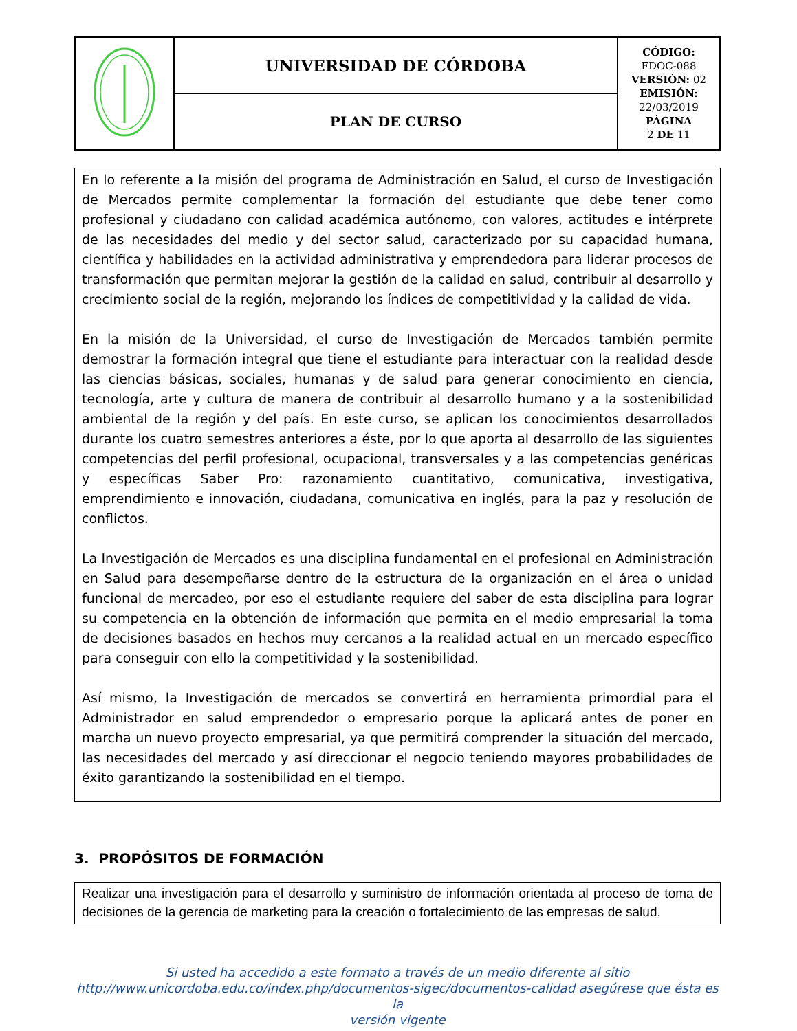| | UNIVERSIDAD DE CÓRDOBA | CÓDIGO: FDOC-088 VERSIÓN: 02 EMISIÓN: 22/03/2019 PÁGINA 2 DE 11 |
| | PLAN DE CURSO | |
En lo referente a la misión del programa de Administración en Salud, el curso de Investigación de Mercados permite complementar la formación del estudiante que debe tener como profesional y ciudadano con calidad académica autónomo, con valores, actitudes e intérprete de las necesidades del medio y del sector salud, caracterizado por su capacidad humana, científica y habilidades en la actividad administrativa y emprendedora para liderar procesos de transformación que permitan mejorar la gestión de la calidad en salud, contribuir al desarrollo y crecimiento social de la región, mejorando los índices de competitividad y la calidad de vida.
En la misión de la Universidad, el curso de Investigación de Mercados también permite demostrar la formación integral que tiene el estudiante para interactuar con la realidad desde las ciencias básicas, sociales, humanas y de salud para generar conocimiento en ciencia, tecnología, arte y cultura de manera de contribuir al desarrollo humano y a la sostenibilidad ambiental de la región y del país. En este curso, se aplican los conocimientos desarrollados durante los cuatro semestres anteriores a éste, por lo que aporta al desarrollo de las siguientes competencias del perfil profesional, ocupacional, transversales y a las competencias genéricas y específicas Saber Pro: razonamiento cuantitativo, comunicativa, investigativa, emprendimiento e innovación, ciudadana, comunicativa en inglés, para la paz y resolución de conflictos.
La Investigación de Mercados es una disciplina fundamental en el profesional en Administración en Salud para desempeñarse dentro de la estructura de la organización en el área o unidad funcional de mercadeo, por eso el estudiante requiere del saber de esta disciplina para lograr su competencia en la obtención de información que permita en el medio empresarial la toma de decisiones basados en hechos muy cercanos a la realidad actual en un mercado específico para conseguir con ello la competitividad y la sostenibilidad.
Así mismo, la Investigación de mercados se convertirá en herramienta primordial para el Administrador en salud emprendedor o empresario porque la aplicará antes de poner en marcha un nuevo proyecto empresarial, ya que permitirá comprender la situación del mercado, las necesidades del mercado y así direccionar el negocio teniendo mayores probabilidades de éxito garantizando la sostenibilidad en el tiempo.
3. PROPÓSITOS DE FORMACIÓN
Realizar una investigación para el desarrollo y suministro de información orientada al proceso de toma de decisiones de la gerencia de marketing para la creación o fortalecimiento de las empresas de salud.
Si usted ha accedido a este formato a través de un medio diferente al sitio
http://www.unicordoba.edu.co/index.php/documentos-sigec/documentos-calidad asegúrese que ésta es la
versión vigente